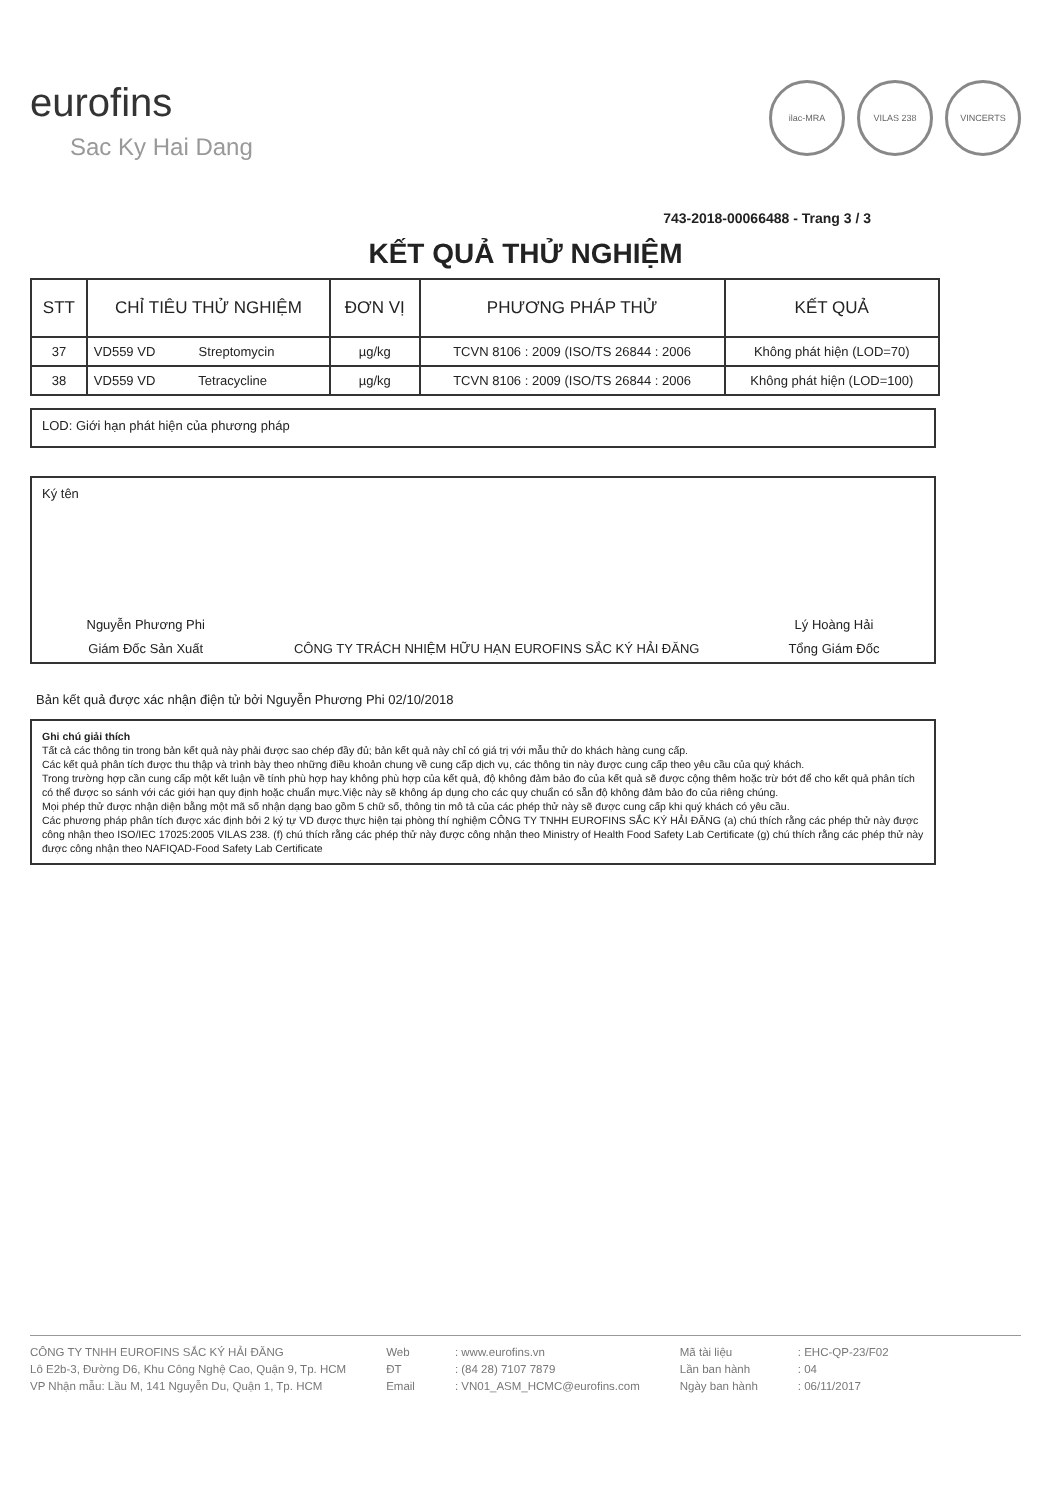eurofins
Sac Ky Hai Dang
ilac-MRA VILAS 238 VINCERTS
743-2018-00066488 - Trang 3 / 3
KẾT QUẢ THỬ NGHIỆM
| STT | CHỈ TIÊU THỬ NGHIỆM | ĐƠN VỊ | PHƯƠNG PHÁP THỬ | KẾT QUẢ |
| --- | --- | --- | --- | --- |
| 37 | VD559 VD Streptomycin | µg/kg | TCVN 8106 : 2009 (ISO/TS 26844 : 2006 | Không phát hiện (LOD=70) |
| 38 | VD559 VD Tetracycline | µg/kg | TCVN 8106 : 2009 (ISO/TS 26844 : 2006 | Không phát hiện (LOD=100) |
LOD: Giới hạn phát hiện của phương pháp
Ký tên
Nguyễn Phương Phi
Giám Đốc Sản Xuất
CÔNG TY TRÁCH NHIỆM HỮU HẠN EUROFINS SẮC KÝ HẢI ĐĂNG
Lý Hoàng Hải
Tổng Giám Đốc
Bản kết quả được xác nhận điện tử bởi Nguyễn Phương Phi 02/10/2018
Ghi chú giải thích
Tất cả các thông tin trong bản kết quả này phải được sao chép đầy đủ; bản kết quả này chỉ có giá trị với mẫu thử do khách hàng cung cấp.
Các kết quả phân tích được thu thập và trình bày theo những điều khoản chung về cung cấp dịch vụ, các thông tin này được cung cấp theo yêu cầu của quý khách.
Trong trường hợp cần cung cấp một kết luận về tính phù hợp hay không phù hợp của kết quả, độ không đảm bảo đo của kết quả sẽ được cộng thêm hoặc trừ bớt để cho kết quả phân tích có thể được so sánh với các giới hạn quy định hoặc chuẩn mực.Việc này sẽ không áp dụng cho các quy chuẩn có sẵn độ không đảm bảo đo của riêng chúng.
Mọi phép thử được nhận diện bằng một mã số nhận dạng bao gồm 5 chữ số, thông tin mô tả của các phép thử này sẽ được cung cấp khi quý khách có yêu cầu.
Các phương pháp phân tích được xác định bởi 2 ký tự VD được thực hiện tại phòng thí nghiệm CÔNG TY TNHH EUROFINS SẮC KÝ HẢI ĐĂNG (a) chú thích rằng các phép thử này được công nhận theo ISO/IEC 17025:2005 VILAS 238. (f) chú thích rằng các phép thử này được công nhận theo Ministry of Health Food Safety Lab Certificate (g) chú thích rằng các phép thử này được công nhận theo NAFIQAD-Food Safety Lab Certificate
CÔNG TY TNHH EUROFINS SẮC KÝ HẢI ĐĂNG
Lô E2b-3, Đường D6, Khu Công Nghệ Cao, Quận 9, Tp. HCM
VP Nhận mẫu: Lầu M, 141 Nguyễn Du, Quận 1, Tp. HCM
Web
ĐT
Email
: www.eurofins.vn
: (84 28) 7107 7879
: VN01_ASM_HCMC@eurofins.com
Mã tài liệu
Lần ban hành
Ngày ban hành
: EHC-QP-23/F02
: 04
: 06/11/2017